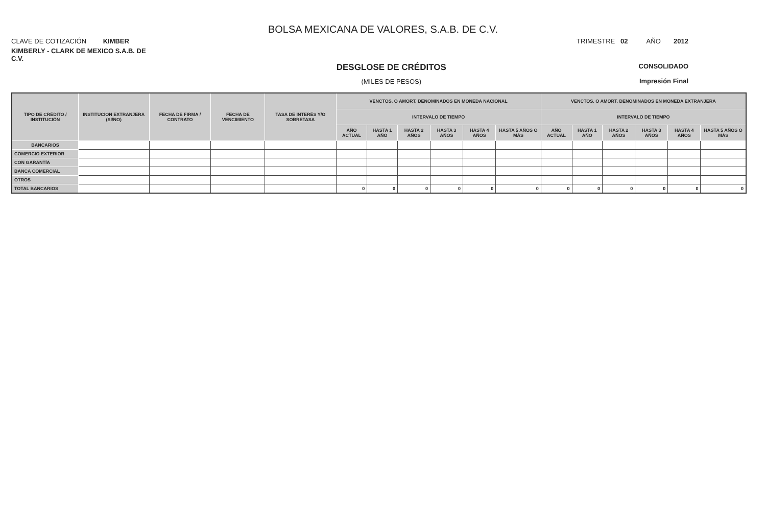BOLSA MEXICANA DE VALORES, S.A.B. DE C.V.
CLAVE DE COTIZACIÓN KIMBER
TRIMESTRE 02 AÑO 2012
KIMBERLY - CLARK DE MEXICO S.A.B. DE C.V.
DESGLOSE DE CRÉDITOS
(MILES DE PESOS)
CONSOLIDADO
Impresión Final
| TIPO DE CRÉDITO / INSTITUCIÓN | INSTITUCION EXTRANJERA (SI/NO) | FECHA DE FIRMA / CONTRATO | FECHA DE VENCIMIENTO | TASA DE INTERÉS Y/O SOBRETASA | VENCTOS. O AMORT. DENOMINADOS EN MONEDA NACIONAL | | | | | | VENCTOS. O AMORT. DENOMINADOS EN MONEDA EXTRANJERA | | | | | |
| --- | --- | --- | --- | --- | --- | --- | --- | --- | --- | --- | --- | --- | --- | --- | --- | --- |
| | | | | | INTERVALO DE TIEMPO | | | | | | INTERVALO DE TIEMPO | | | | | |
| | | | | | AÑO ACTUAL | HASTA 1 AÑO | HASTA 2 AÑOS | HASTA 3 AÑOS | HASTA 4 AÑOS | HASTA 5 AÑOS O MÁS | AÑO ACTUAL | HASTA 1 AÑO | HASTA 2 AÑOS | HASTA 3 AÑOS | HASTA 4 AÑOS | HASTA 5 AÑOS O MÁS |
| BANCARIOS | | | | | | | | | | | | | | | | |
| COMERCIO EXTERIOR | | | | | | | | | | | | | | | | |
| CON GARANTÍA | | | | | | | | | | | | | | | | |
| BANCA COMERCIAL | | | | | | | | | | | | | | | | |
| OTROS | | | | | | | | | | | | | | | | |
| TOTAL BANCARIOS | | | | | 0 | 0 | 0 | 0 | 0 | 0 | 0 | 0 | 0 | 0 | 0 | 0 |